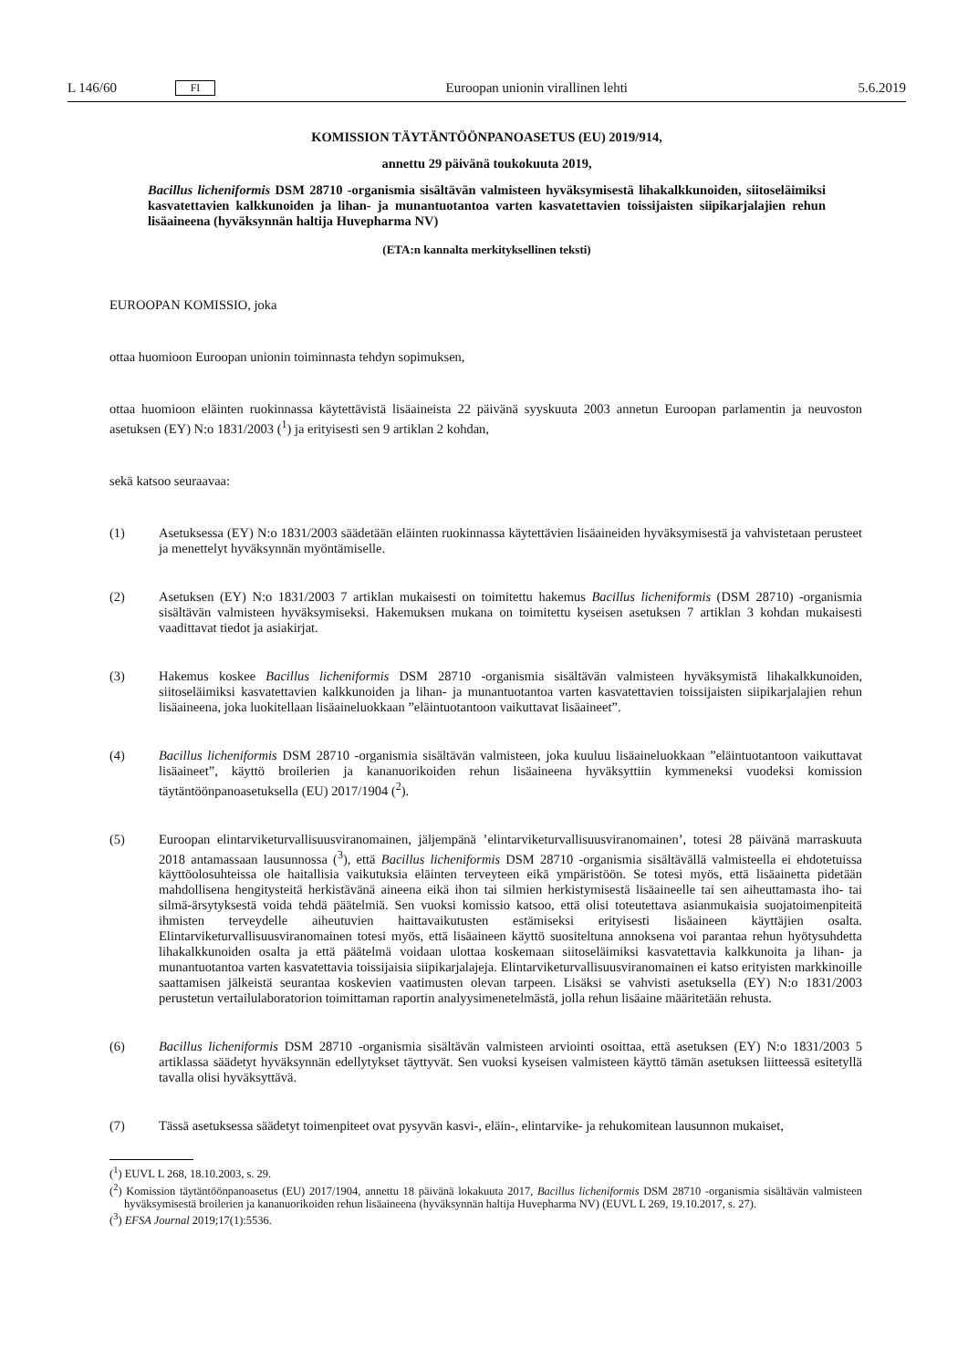L 146/60 FI Euroopan unionin virallinen lehti 5.6.2019
KOMISSION TÄYTÄNTÖÖNPANOASETUS (EU) 2019/914,
annettu 29 päivänä toukokuuta 2019,
Bacillus licheniformis DSM 28710 -organismia sisältävän valmisteen hyväksymisestä lihakalkkunoiden, siitoseläimiksi kasvatettavien kalkkunoiden ja lihan- ja munantuotantoa varten kasvatettavien toissijaisten siipikarjalajien rehun lisäaineena (hyväksynnän haltija Huvepharma NV)
(ETA:n kannalta merkityksellinen teksti)
EUROOPAN KOMISSIO, joka
ottaa huomioon Euroopan unionin toiminnasta tehdyn sopimuksen,
ottaa huomioon eläinten ruokinnassa käytettävistä lisäaineista 22 päivänä syyskuuta 2003 annetun Euroopan parlamentin ja neuvoston asetuksen (EY) N:o 1831/2003 (<sup>1</sup>) ja erityisesti sen 9 artiklan 2 kohdan,
sekä katsoo seuraavaa:
(1) Asetuksessa (EY) N:o 1831/2003 säädetään eläinten ruokinnassa käytettävien lisäaineiden hyväksymisestä ja vahvistetaan perusteet ja menettelyt hyväksynnän myöntämiselle.
(2) Asetuksen (EY) N:o 1831/2003 7 artiklan mukaisesti on toimitettu hakemus Bacillus licheniformis (DSM 28710) -organismia sisältävän valmisteen hyväksymiseksi. Hakemuksen mukana on toimitettu kyseisen asetuksen 7 artiklan 3 kohdan mukaisesti vaadittavat tiedot ja asiakirjat.
(3) Hakemus koskee Bacillus licheniformis DSM 28710 -organismia sisältävän valmisteen hyväksymistä lihakalkkunoiden, siitoseläimiksi kasvatettavien kalkkunoiden ja lihan- ja munantuotantoa varten kasvatettavien toissijaisten siipikarjalajien rehun lisäaineena, joka luokitellaan lisäaineluokkaan ”eläintuotantoon vaikuttavat lisäaineet”.
(4) Bacillus licheniformis DSM 28710 -organismia sisältävän valmisteen, joka kuuluu lisäaineluokkaan ”eläintuotantoon vaikuttavat lisäaineet”, käyttö broilerien ja kananuorikoiden rehun lisäaineena hyväksyttiin kymmeneksi vuodeksi komission täytäntöönpanoasetuksella (EU) 2017/1904 (<sup>2</sup>).
(5) Euroopan elintarviketurvallisuusviranomainen, jäljempänä ’elintarviketurvallisuusviranomainen’, totesi 28 päivänä marraskuuta 2018 antamassaan lausunnossa (<sup>3</sup>), että Bacillus licheniformis DSM 28710 -organismia sisältävällä valmisteella ei ehdotetuissa käyttöolosuhteissa ole haitallisia vaikutuksia eläinten terveyteen eikä ympäristöön. Se totesi myös, että lisäainetta pidetään mahdollisena hengitysteitä herkistävänä aineena eikä ihon tai silmien herkistymisestä lisäaineelle tai sen aiheuttamasta iho- tai silmä-ärsytyksestä voida tehdä päätelmiä. Sen vuoksi komissio katsoo, että olisi toteutettava asianmukaisia suojatoimenpiteitä ihmisten terveydelle aiheutuvien haittavaikutusten estämiseksi erityisesti lisäaineen käyttäjien osalta. Elintarviketurvallisuusviranomainen totesi myös, että lisäaineen käyttö suositeltuna annoksena voi parantaa rehun hyötysuhdetta lihakalkkunoiden osalta ja että päätelmä voidaan ulottaa koskemaan siitoseläimiksi kasvatettavia kalkkunoita ja lihan- ja munantuotantoa varten kasvatettavia toissijaisia siipikarjalajeja. Elintarviketurvallisuusviranomainen ei katso erityisten markkinoille saattamisen jälkeistä seurantaa koskevien vaatimusten olevan tarpeen. Lisäksi se vahvisti asetuksella (EY) N:o 1831/2003 perustetun vertailulaboratorion toimittaman raportin analyysimenetelmästä, jolla rehun lisäaine määritetään rehusta.
(6) Bacillus licheniformis DSM 28710 -organismia sisältävän valmisteen arviointi osoittaa, että asetuksen (EY) N:o 1831/2003 5 artiklassa säädetyt hyväksynnän edellytykset täyttyvät. Sen vuoksi kyseisen valmisteen käyttö tämän asetuksen liitteessä esitetyllä tavalla olisi hyväksyttävä.
(7) Tässä asetuksessa säädetyt toimenpiteet ovat pysyvän kasvi-, eläin-, elintarvike- ja rehukomitean lausunnon mukaiset,
(<sup>1</sup>) EUVL L 268, 18.10.2003, s. 29.
(<sup>2</sup>) Komission täytäntöönpanoasetus (EU) 2017/1904, annettu 18 päivänä lokakuuta 2017, Bacillus licheniformis DSM 28710 -organismia sisältävän valmisteen hyväksymisestä broilerien ja kananuorikoiden rehun lisäaineena (hyväksynnän haltija Huvepharma NV) (EUVL L 269, 19.10.2017, s. 27).
(<sup>3</sup>) EFSA Journal 2019;17(1):5536.